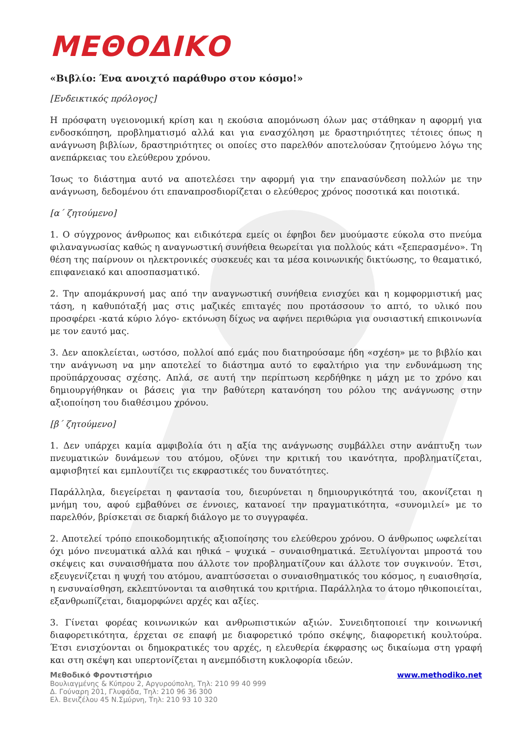ΜΕΘΟΔΙΚΟ
«Βιβλίο: Ένα ανοιχτό παράθυρο στον κόσμο!»
[Ενδεικτικός πρόλογος]
Η πρόσφατη υγειονομική κρίση και η εκούσια απομόνωση όλων μας στάθηκαν η αφορμή για ενδοσκόπηση, προβληματισμό αλλά και για ενασχόληση με δραστηριότητες τέτοιες όπως η ανάγνωση βιβλίων, δραστηριότητες οι οποίες στο παρελθόν αποτελούσαν ζητούμενο λόγω της ανεπάρκειας του ελεύθερου χρόνου.
Ίσως το διάστημα αυτό να αποτελέσει την αφορμή για την επανασύνδεση πολλών με την ανάγνωση, δεδομένου ότι επαναπροσδιορίζεται ο ελεύθερος χρόνος ποσοτικά και ποιοτικά.
[α΄ ζητούμενο]
1. Ο σύγχρονος άνθρωπος και ειδικότερα εμείς οι έφηβοι δεν μυούμαστε εύκολα στο πνεύμα φιλαναγνωσίας καθώς η αναγνωστική συνήθεια θεωρείται για πολλούς κάτι «ξεπερασμένο». Τη θέση της παίρνουν οι ηλεκτρονικές συσκευές και τα μέσα κοινωνικής δικτύωσης, το θεαματικό, επιφανειακό και αποσπασματικό.
2. Την απομάκρυνσή μας από την αναγνωστική συνήθεια ενισχύει και η κομφορμιστική μας τάση, η καθυπόταξή μας στις μαζικές επιταγές που προτάσσουν το απτό, το υλικό που προσφέρει -κατά κύριο λόγο- εκτόνωση δίχως να αφήνει περιθώρια για ουσιαστική επικοινωνία με τον εαυτό μας.
3. Δεν αποκλείεται, ωστόσο, πολλοί από εμάς που διατηρούσαμε ήδη «σχέση» με το βιβλίο και την ανάγνωση να μην αποτελεί το διάστημα αυτό το εφαλτήριο για την ενδυνάμωση της προϋπάρχουσας σχέσης. Απλά, σε αυτή την περίπτωση κερδήθηκε η μάχη με το χρόνο και δημιουργήθηκαν οι βάσεις για την βαθύτερη κατανόηση του ρόλου της ανάγνωσης στην αξιοποίηση του διαθέσιμου χρόνου.
[β΄ ζητούμενο]
1. Δεν υπάρχει καμία αμφιβολία ότι η αξία της ανάγνωσης συμβάλλει στην ανάπτυξη των πνευματικών δυνάμεων του ατόμου, οξύνει την κριτική του ικανότητα, προβληματίζεται, αμφισβητεί και εμπλουτίζει τις εκφραστικές του δυνατότητες.
Παράλληλα, διεγείρεται η φαντασία του, διευρύνεται η δημιουργικότητά του, ακονίζεται η μνήμη του, αφού εμβαθύνει σε έννοιες, κατανοεί την πραγματικότητα, «συνομιλεί» με το παρελθόν, βρίσκεται σε διαρκή διάλογο με το συγγραφέα.
2. Αποτελεί τρόπο εποικοδομητικής αξιοποίησης του ελεύθερου χρόνου. Ο άνθρωπος ωφελείται όχι μόνο πνευματικά αλλά και ηθικά – ψυχικά – συναισθηματικά. Ξετυλίγονται μπροστά του σκέψεις και συναισθήματα που άλλοτε τον προβληματίζουν και άλλοτε τον συγκινούν. Έτσι, εξευγενίζεται η ψυχή του ατόμου, αναπτύσσεται ο συναισθηματικός του κόσμος, η ευαισθησία, η ενσυναίσθηση, εκλεπτύνονται τα αισθητικά του κριτήρια. Παράλληλα το άτομο ηθικοποιείται, εξανθρωπίζεται, διαμορφώνει αρχές και αξίες.
3. Γίνεται φορέας κοινωνικών και ανθρωπιστικών αξιών. Συνειδητοποιεί την κοινωνική διαφορετικότητα, έρχεται σε επαφή με διαφορετικό τρόπο σκέψης, διαφορετική κουλτούρα. Έτσι ενισχύονται οι δημοκρατικές του αρχές, η ελευθερία έκφρασης ως δικαίωμα στη γραφή και στη σκέψη και υπερτονίζεται η ανεμπόδιστη κυκλοφορία ιδεών.
Μεθοδικό Φροντιστήριο
Βουλιαγμένης & Κύπρου 2, Αργυρούπολη, Τηλ: 210 99 40 999
Δ. Γούναρη 201, Γλυφάδα, Τηλ: 210 96 36 300
Ελ. Βενιζέλου 45 Ν.Σμύρνη, Τηλ: 210 93 10 320
www.methodiko.net